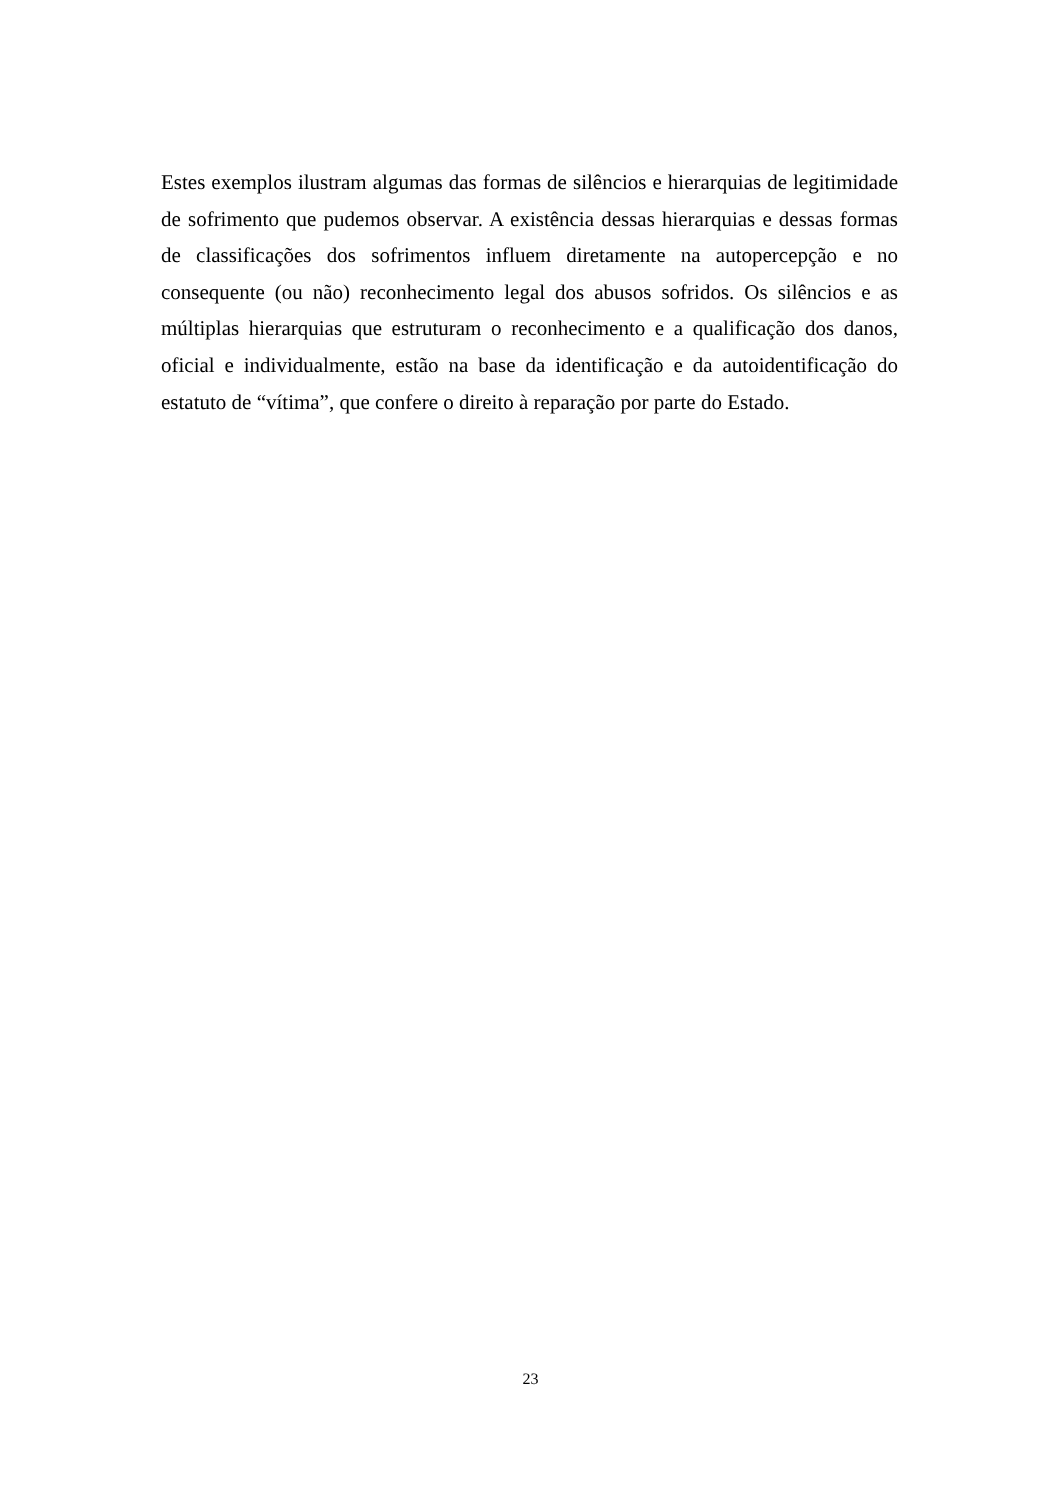Estes exemplos ilustram algumas das formas de silêncios e hierarquias de legitimidade de sofrimento que pudemos observar. A existência dessas hierarquias e dessas formas de classificações dos sofrimentos influem diretamente na autopercepção e no consequente (ou não) reconhecimento legal dos abusos sofridos. Os silêncios e as múltiplas hierarquias que estruturam o reconhecimento e a qualificação dos danos, oficial e individualmente, estão na base da identificação e da autoidentificação do estatuto de “vítima”, que confere o direito à reparação por parte do Estado.
23